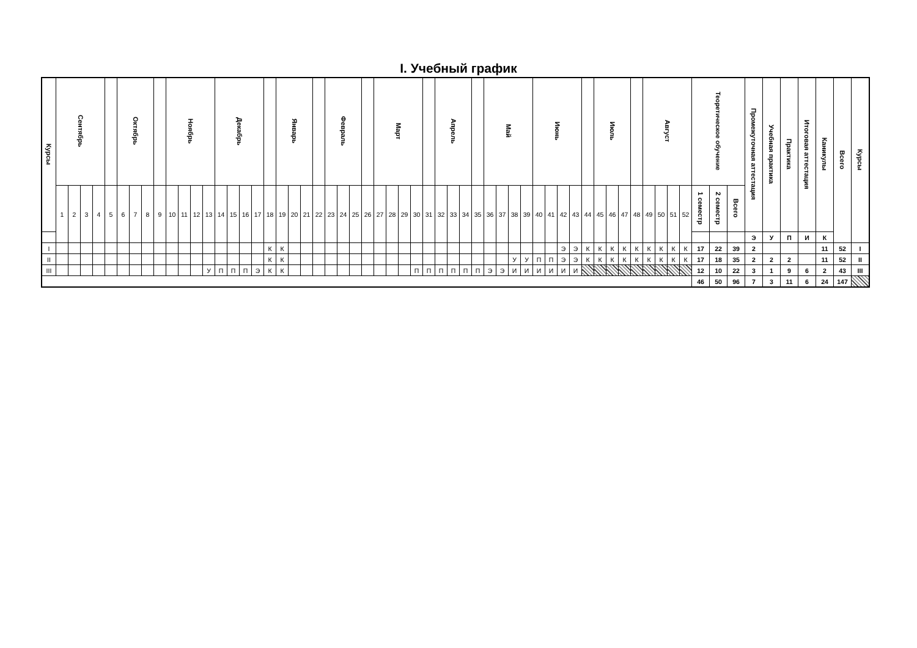I. Учебный график
| Курсы | Сентябрь | | | | | Октябрь | | | | Ноябрь | | | | Декабрь | | | | | Январь | | | | Февраль | | | | Март | | | | | Апрель | | | | Май | | | | Июнь | | | | | Июль | | | | Август | | | | Теоретическое обучение | | | Промежуточная аттестация | Учебная практика | Практика | Итоговая аттестация | Каникулы | Всего | Курсы |
| --- | --- | --- | --- | --- | --- | --- | --- | --- | --- | --- | --- | --- | --- | --- | --- | --- | --- | --- | --- | --- | --- | --- | --- | --- | --- | --- | --- | --- | --- | --- | --- | --- | --- | --- | --- | --- | --- | --- | --- | --- | --- | --- | --- | --- | --- | --- | --- | --- | --- | --- | --- | --- | --- | --- | --- | --- | --- | --- | --- | --- | --- | --- |
| | 1 | 2 | 3 | 4 | 5 | 6 | 7 | 8 | 9 | 10 | 11 | 12 | 13 | 14 | 15 | 16 | 17 | 18 | 19 | 20 | 21 | 22 | 23 | 24 | 25 | 26 | 27 | 28 | 29 | 30 | 31 | 32 | 33 | 34 | 35 | 36 | 37 | 38 | 39 | 40 | 41 | 42 | 43 | 44 | 45 | 46 | 47 | 48 | 49 | 50 | 51 | 52 | 1 семестр | 2 семестр | Всего | | | | | | | |
| | | | | | | | | | | | | | | | | | | | | | | | | | | | | | | | | | | | | | | | | | | | | | | | | | | | | | | | | Э | У | П | И | К | | |
| I | | | | | | | | | | | | | | | | | | К | К | | | | | | | | | | | | | | | | | | | | | | | Э | Э | К | К | К | К | К | К | К | К | К | 17 | 22 | 39 | 2 | | | | 11 | 52 | I |
| II | | | | | | | | | | | | | | | | | | К | К | | | | | | | | | | | | | | | | | | | У | У | П | П | Э | Э | К | К | К | К | К | К | К | К | К | 17 | 18 | 35 | 2 | 2 | 2 | | 11 | 52 | II |
| III | | | | | | | | | | | | | У | П | П | П | Э | К | К | | | | | | | | | | | П | П | П | П | П | П | Э | Э | И | И | И | И | И | И | | | | | | | | | | 12 | 10 | 22 | 3 | 1 | 9 | 6 | 2 | 43 | III |
| | | | | | | | | | | | | | | | | | | | | | | | | | | | | | | | | | | | | | | | | | | | | | | | | | | | | | 46 | 50 | 96 | 7 | 3 | 11 | 6 | 24 | 147 | |